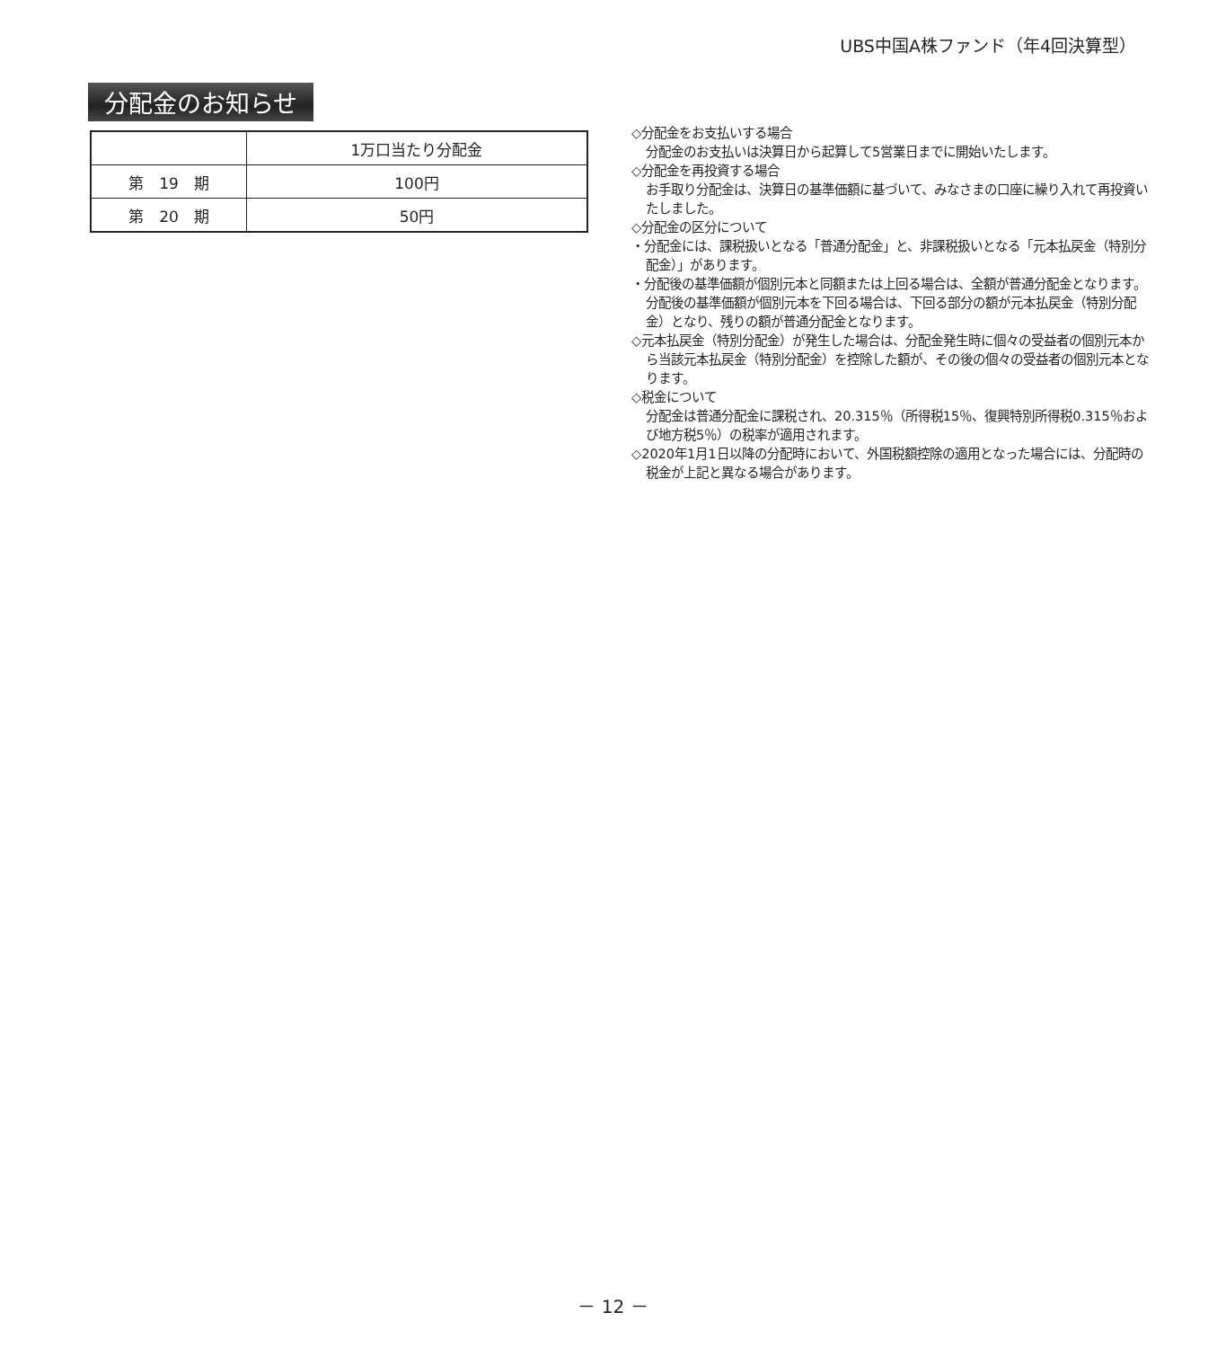UBS中国A株ファンド（年4回決算型）
分配金のお知らせ
| | 1万口当たり分配金 |
| --- | --- |
| 第 19 期 | 100円 |
| 第 20 期 | 50円 |
◇分配金をお支払いする場合
分配金のお支払いは決算日から起算して5営業日までに開始いたします。
◇分配金を再投資する場合
お手取り分配金は、決算日の基準価額に基づいて、みなさまの口座に繰り入れて再投資いたしました。
◇分配金の区分について
・分配金には、課税扱いとなる「普通分配金」と、非課税扱いとなる「元本払戻金（特別分配金）」があります。
・分配後の基準価額が個別元本と同額または上回る場合は、全額が普通分配金となります。
分配後の基準価額が個別元本を下回る場合は、下回る部分の額が元本払戻金（特別分配金）となり、残りの額が普通分配金となります。
◇元本払戻金（特別分配金）が発生した場合は、分配金発生時に個々の受益者の個別元本から当該元本払戻金（特別分配金）を控除した額が、その後の個々の受益者の個別元本となります。
◇税金について
分配金は普通分配金に課税され、20.315％（所得税15％、復興特別所得税0.315％および地方税5％）の税率が適用されます。
◇2020年1月1日以降の分配時において、外国税額控除の適用となった場合には、分配時の税金が上記と異なる場合があります。
－ 12 －